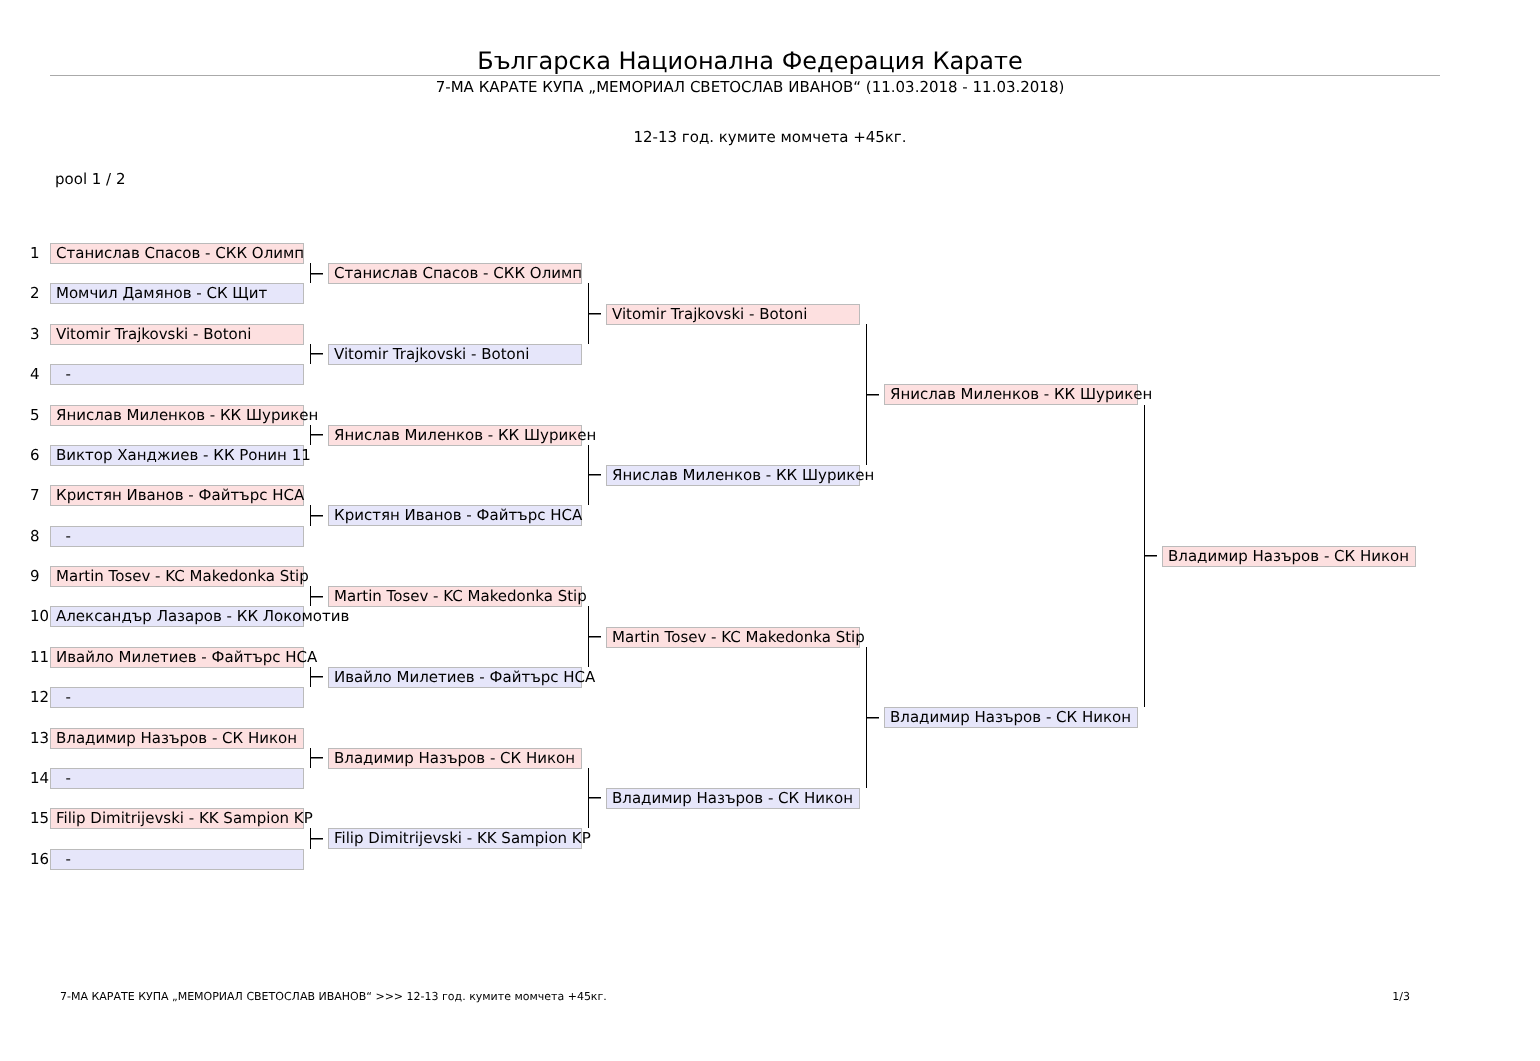Българска Национална Федерация Карате
7-МА КАРАТЕ КУПА „МЕМОРИАЛ СВЕТОСЛАВ ИВАНОВ“ (11.03.2018 - 11.03.2018)
12-13 год. кумите момчета +45кг.
pool 1 / 2
1
Станислав Спасов - СКК Олимп
Станислав Спасов - СКК Олимп
2
Момчил Дамянов - СК Щит
Vitomir Trajkovski - Botoni
3
Vitomir Trajkovski - Botoni
Vitomir Trajkovski - Botoni
4
-
Янислав Миленков - КК Шурикен
5
Янислав Миленков - КК Шурикен
Янислав Миленков - КК Шурикен
6
Виктор Ханджиев - КК Ронин 11
Янислав Миленков - КК Шурикен
7
Кристян Иванов - Файтърс НСА
Кристян Иванов - Файтърс НСА
8
-
Владимир Назъров - СК Никон
9
Martin Tosev - KC Makedonka Stip
Martin Tosev - KC Makedonka Stip
10
Александър Лазаров - КК Локомотив
Martin Tosev - KC Makedonka Stip
11
Ивайло Милетиев - Файтърс НСА
Ивайло Милетиев - Файтърс НСА
12
-
Владимир Назъров - СК Никон
13
Владимир Назъров - СК Никон
Владимир Назъров - СК Никон
14
-
Владимир Назъров - СК Никон
15
Filip Dimitrijevski - KK Sampion KP
Filip Dimitrijevski - KK Sampion KP
16
-
7-МА КАРАТЕ КУПА „МЕМОРИАЛ СВЕТОСЛАВ ИВАНОВ“ >>> 12-13 год. кумите момчета +45кг. 1/3